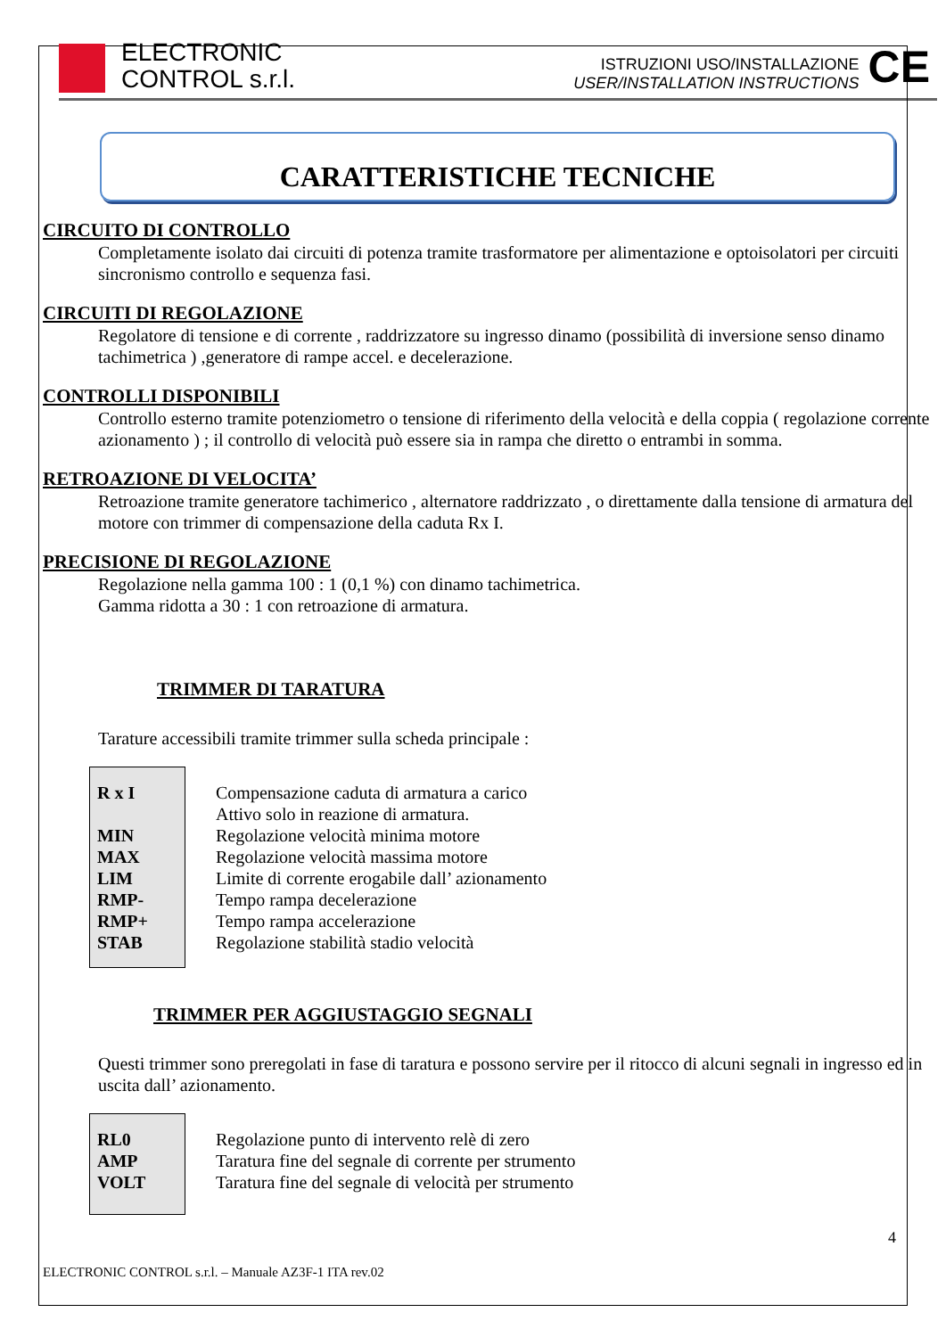ELECTRONIC
CONTROL s.r.l.
ISTRUZIONI USO/INSTALLAZIONE
USER/INSTALLATION INSTRUCTIONS
CE
CARATTERISTICHE TECNICHE
CIRCUITO DI CONTROLLO
Completamente isolato dai circuiti di potenza tramite trasformatore per alimentazione e optoisolatori per circuiti sincronismo controllo e sequenza fasi.
CIRCUITI DI REGOLAZIONE
Regolatore di tensione e di corrente , raddrizzatore su ingresso dinamo (possibilità di inversione senso dinamo tachimetrica ) ,generatore di rampe accel. e decelerazione.
CONTROLLI DISPONIBILI
Controllo esterno tramite potenziometro o tensione di riferimento della velocità e della coppia ( regolazione corrente azionamento ) ; il controllo di velocità può essere sia in rampa che diretto o entrambi in somma.
RETROAZIONE DI VELOCITA’
Retroazione tramite generatore tachimerico , alternatore raddrizzato , o direttamente dalla tensione di armatura del motore con trimmer di compensazione della caduta Rx I.
PRECISIONE DI REGOLAZIONE
Regolazione nella gamma 100 : 1 (0,1 %) con dinamo tachimetrica.
Gamma ridotta a 30 : 1 con retroazione di armatura.
TRIMMER DI TARATURA
Tarature accessibili tramite trimmer sulla scheda principale :
| R x I MIN MAX LIM RMP- RMP+ STAB | Compensazione caduta di armatura a carico Attivo solo in reazione di armatura. Regolazione velocità minima motore Regolazione velocità massima motore Limite di corrente erogabile dall’ azionamento Tempo rampa decelerazione Tempo rampa accelerazione Regolazione stabilità stadio velocità |
TRIMMER PER AGGIUSTAGGIO SEGNALI
Questi trimmer sono preregolati in fase di taratura e possono servire per il ritocco di alcuni segnali in ingresso ed in uscita dall’ azionamento.
| RL0 AMP VOLT | Regolazione punto di intervento relè di zero Taratura fine del segnale di corrente per strumento Taratura fine del segnale di velocità per strumento |
4
ELECTRONIC CONTROL s.r.l. – Manuale AZ3F-1 ITA rev.02